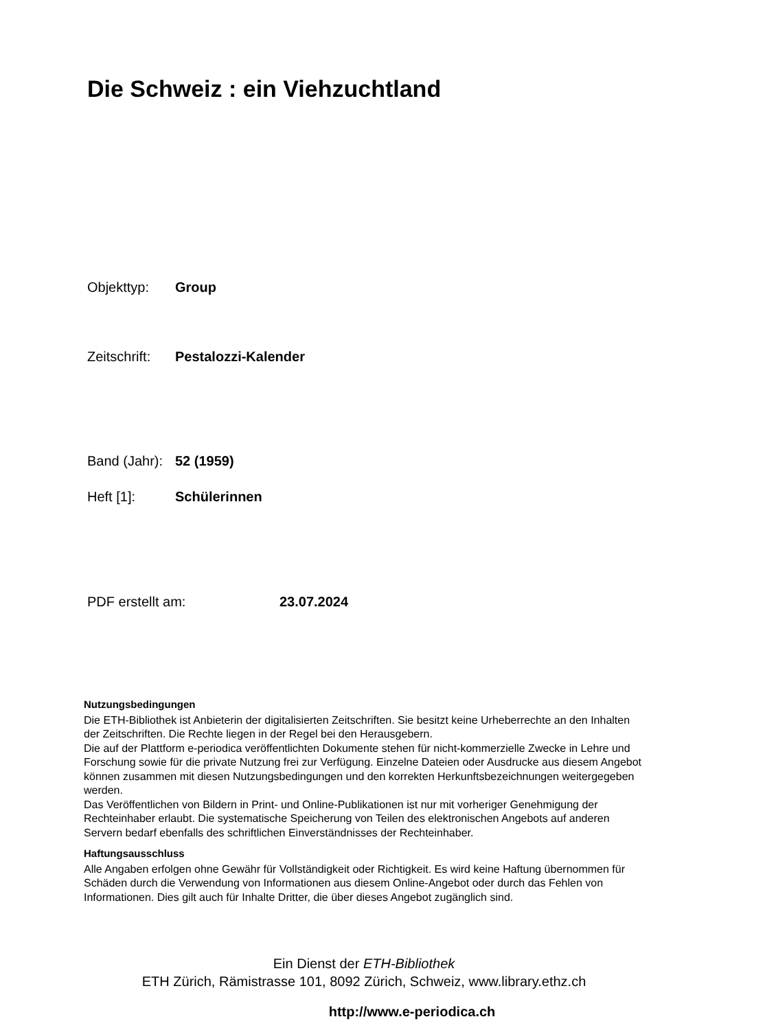Die Schweiz : ein Viehzuchtland
Objekttyp: Group
Zeitschrift: Pestalozzi-Kalender
Band (Jahr): 52 (1959)
Heft [1]: Schülerinnen
PDF erstellt am: 23.07.2024
Nutzungsbedingungen
Die ETH-Bibliothek ist Anbieterin der digitalisierten Zeitschriften. Sie besitzt keine Urheberrechte an den Inhalten der Zeitschriften. Die Rechte liegen in der Regel bei den Herausgebern.
Die auf der Plattform e-periodica veröffentlichten Dokumente stehen für nicht-kommerzielle Zwecke in Lehre und Forschung sowie für die private Nutzung frei zur Verfügung. Einzelne Dateien oder Ausdrucke aus diesem Angebot können zusammen mit diesen Nutzungsbedingungen und den korrekten Herkunftsbezeichnungen weitergegeben werden.
Das Veröffentlichen von Bildern in Print- und Online-Publikationen ist nur mit vorheriger Genehmigung der Rechteinhaber erlaubt. Die systematische Speicherung von Teilen des elektronischen Angebots auf anderen Servern bedarf ebenfalls des schriftlichen Einverständnisses der Rechteinhaber.
Haftungsausschluss
Alle Angaben erfolgen ohne Gewähr für Vollständigkeit oder Richtigkeit. Es wird keine Haftung übernommen für Schäden durch die Verwendung von Informationen aus diesem Online-Angebot oder durch das Fehlen von Informationen. Dies gilt auch für Inhalte Dritter, die über dieses Angebot zugänglich sind.
Ein Dienst der ETH-Bibliothek
ETH Zürich, Rämistrasse 101, 8092 Zürich, Schweiz, www.library.ethz.ch
http://www.e-periodica.ch